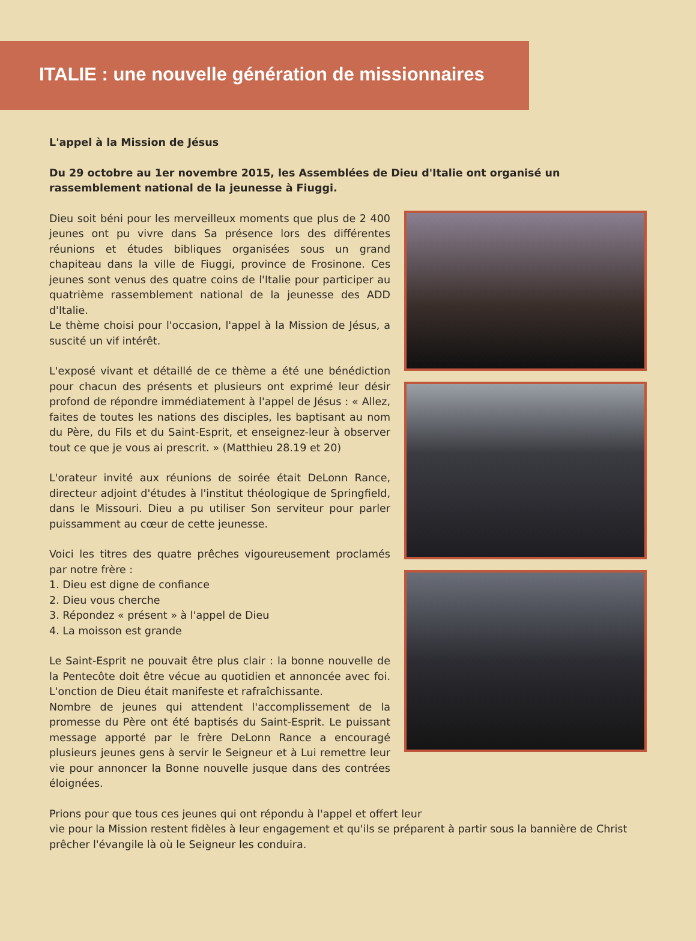ITALIE : une nouvelle génération de missionnaires
L'appel à la Mission de Jésus
Du 29 octobre au 1er novembre 2015, les Assemblées de Dieu d'Italie ont organisé un rassemblement national de la jeunesse à Fiuggi.
Dieu soit béni pour les merveilleux moments que plus de 2 400 jeunes ont pu vivre dans Sa présence lors des différentes réunions et études bibliques organisées sous un grand chapiteau dans la ville de Fiuggi, province de Frosinone. Ces jeunes sont venus des quatre coins de l'Italie pour participer au quatrième rassemblement national de la jeunesse des ADD d'Italie.
Le thème choisi pour l'occasion, l'appel à la Mission de Jésus, a suscité un vif intérêt.
L'exposé vivant et détaillé de ce thème a été une bénédiction pour chacun des présents et plusieurs ont exprimé leur désir profond de répondre immédiatement à l'appel de Jésus : « Allez, faites de toutes les nations des disciples, les baptisant au nom du Père, du Fils et du Saint-Esprit, et enseignez-leur à observer tout ce que je vous ai prescrit. » (Matthieu 28.19 et 20)
L'orateur invité aux réunions de soirée était DeLonn Rance, directeur adjoint d'études à l'institut théologique de Springfield, dans le Missouri. Dieu a pu utiliser Son serviteur pour parler puissamment au cœur de cette jeunesse.
Voici les titres des quatre prêches vigoureusement proclamés par notre frère :
1. Dieu est digne de confiance
2. Dieu vous cherche
3. Répondez « présent » à l'appel de Dieu
4. La moisson est grande
Le Saint-Esprit ne pouvait être plus clair : la bonne nouvelle de la Pentecôte doit être vécue au quotidien et annoncée avec foi. L'onction de Dieu était manifeste et rafraîchissante.
Nombre de jeunes qui attendent l'accomplissement de la promesse du Père ont été baptisés du Saint-Esprit. Le puissant message apporté par le frère DeLonn Rance a encouragé plusieurs jeunes gens à servir le Seigneur et à Lui remettre leur vie pour annoncer la Bonne nouvelle jusque dans des contrées éloignées.
Prions pour que tous ces jeunes qui ont répondu à l'appel et offert leur
vie pour la Mission restent fidèles à leur engagement et qu'ils se préparent à partir sous la bannière de Christ prêcher l'évangile là où le Seigneur les conduira.